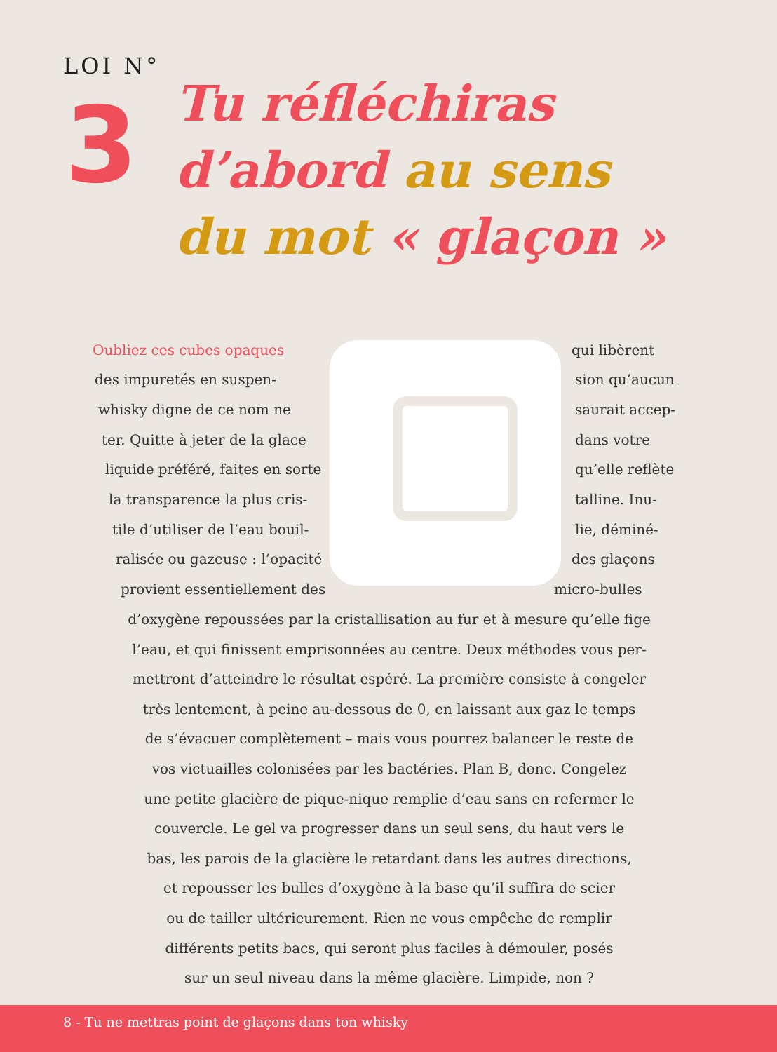LOI N°
3
Tu réfléchiras
d’abord au sens
du mot « glaçon »
Oubliez ces cubes opaques qui libèrent
des impuretés en suspen- sion qu’aucun
whisky digne de ce nom ne saurait accep-
ter. Quitte à jeter de la glace dans votre
liquide préféré, faites en sorte qu’elle reflète
la transparence la plus cris- talline. Inu-
tile d’utiliser de l’eau bouil- lie, déminé-
ralisée ou gazeuse : l’opacité des glaçons
provient essentiellement des micro-bulles
d’oxygène repoussées par la cristallisation au fur et à mesure qu’elle fige
l’eau, et qui finissent emprisonnées au centre. Deux méthodes vous per-
mettront d’atteindre le résultat espéré. La première consiste à congeler
très lentement, à peine au-dessous de 0, en laissant aux gaz le temps
de s’évacuer complètement – mais vous pourrez balancer le reste de
vos victuailles colonisées par les bactéries. Plan B, donc. Congelez
une petite glacière de pique-nique remplie d’eau sans en refermer le
couvercle. Le gel va progresser dans un seul sens, du haut vers le
bas, les parois de la glacière le retardant dans les autres directions,
et repousser les bulles d’oxygène à la base qu’il suffira de scier
ou de tailler ultérieurement. Rien ne vous empêche de remplir
différents petits bacs, qui seront plus faciles à démouler, posés
sur un seul niveau dans la même glacière. Limpide, non ?
8 - Tu ne mettras point de glaçons dans ton whisky